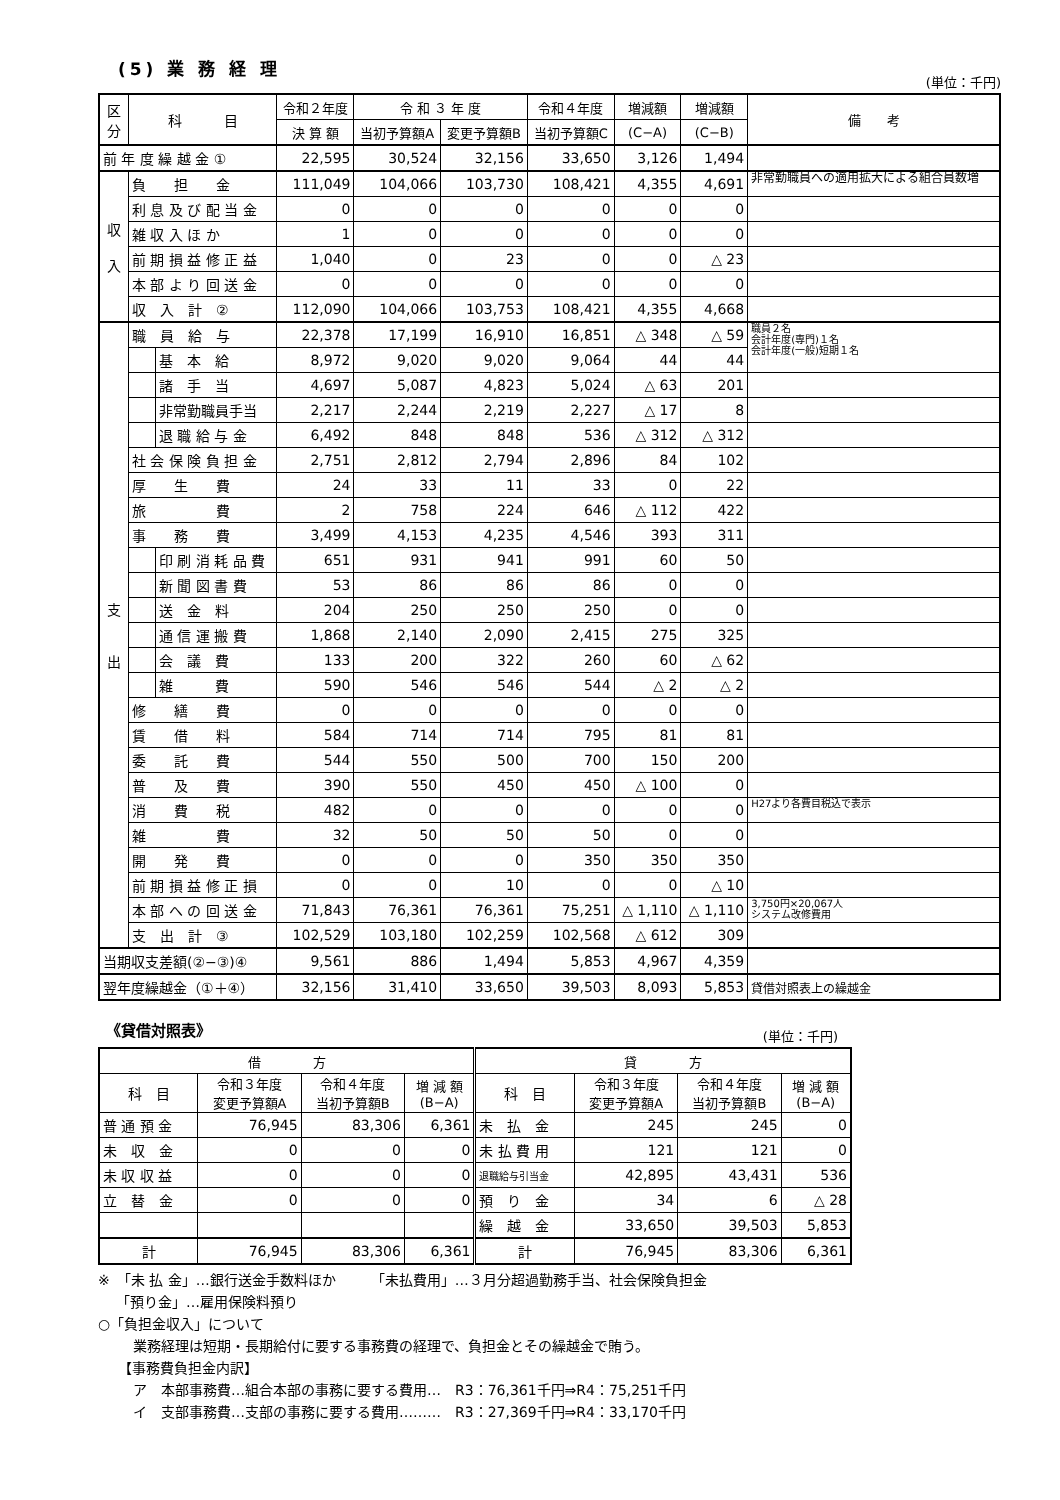(5) 業 務 経 理
(単位：千円)
| 区分 | 科 目 | | 令和２年度 | 令 和 ３ 年 度 | | 令和４年度 | 増減額 | 増減額 | 備 考 |
| --- | --- | --- | --- | --- | --- | --- | --- | --- | --- |
| | | | 決 算 額 | 当初予算額A | 変更予算額B | 当初予算額C | (C−A) | (C−B) | |
| 前 年 度 繰 越 金 ① | | | 22,595 | 30,524 | 32,156 | 33,650 | 3,126 | 1,494 | |
| 収 入 | 負 担 金 | | 111,049 | 104,066 | 103,730 | 108,421 | 4,355 | 4,691 | 非常勤職員への適用拡大による組合員数増 |
| | 利 息 及 び 配 当 金 | | 0 | 0 | 0 | 0 | 0 | 0 | |
| | 雑 収 入 ほ か | | 1 | 0 | 0 | 0 | 0 | 0 | |
| | 前 期 損 益 修 正 益 | | 1,040 | 0 | 23 | 0 | 0 | △ 23 | |
| | 本 部 よ り 回 送 金 | | 0 | 0 | 0 | 0 | 0 | 0 | |
| | 収 入 計 ② | | 112,090 | 104,066 | 103,753 | 108,421 | 4,355 | 4,668 | |
| 支 出 | 職 員 給 与 | | 22,378 | 17,199 | 16,910 | 16,851 | △ 348 | △ 59 | 職員２名 会計年度(専門)１名 会計年度(一般)短期１名 |
| | | 基 本 給 | 8,972 | 9,020 | 9,020 | 9,064 | 44 | 44 | |
| | | 諸 手 当 | 4,697 | 5,087 | 4,823 | 5,024 | △ 63 | 201 | |
| | | 非常勤職員手当 | 2,217 | 2,244 | 2,219 | 2,227 | △ 17 | 8 | |
| | | 退 職 給 与 金 | 6,492 | 848 | 848 | 536 | △ 312 | △ 312 | |
| | 社 会 保 険 負 担 金 | | 2,751 | 2,812 | 2,794 | 2,896 | 84 | 102 | |
| | 厚 生 費 | | 24 | 33 | 11 | 33 | 0 | 22 | |
| | 旅 費 | | 2 | 758 | 224 | 646 | △ 112 | 422 | |
| | 事 務 費 | | 3,499 | 4,153 | 4,235 | 4,546 | 393 | 311 | |
| | | 印 刷 消 耗 品 費 | 651 | 931 | 941 | 991 | 60 | 50 | |
| | | 新 聞 図 書 費 | 53 | 86 | 86 | 86 | 0 | 0 | |
| | | 送 金 料 | 204 | 250 | 250 | 250 | 0 | 0 | |
| | | 通 信 運 搬 費 | 1,868 | 2,140 | 2,090 | 2,415 | 275 | 325 | |
| | | 会 議 費 | 133 | 200 | 322 | 260 | 60 | △ 62 | |
| | | 雑 費 | 590 | 546 | 546 | 544 | △ 2 | △ 2 | |
| | 修 繕 費 | | 0 | 0 | 0 | 0 | 0 | 0 | |
| | 賃 借 料 | | 584 | 714 | 714 | 795 | 81 | 81 | |
| | 委 託 費 | | 544 | 550 | 500 | 700 | 150 | 200 | |
| | 普 及 費 | | 390 | 550 | 450 | 450 | △ 100 | 0 | |
| | 消 費 税 | | 482 | 0 | 0 | 0 | 0 | 0 | H27より各費目税込で表示 |
| | 雑 費 | | 32 | 50 | 50 | 50 | 0 | 0 | |
| | 開 発 費 | | 0 | 0 | 0 | 350 | 350 | 350 | |
| | 前 期 損 益 修 正 損 | | 0 | 0 | 10 | 0 | 0 | △ 10 | |
| | 本 部 へ の 回 送 金 | | 71,843 | 76,361 | 76,361 | 75,251 | △ 1,110 | △ 1,110 | 3,750円×20,067人 システム改修費用 |
| | 支 出 計 ③ | | 102,529 | 103,180 | 102,259 | 102,568 | △ 612 | 309 | |
| 当期収支差額(②−③)④ | | | 9,561 | 886 | 1,494 | 5,853 | 4,967 | 4,359 | |
| 翌年度繰越金（①＋④） | | | 32,156 | 31,410 | 33,650 | 39,503 | 8,093 | 5,853 | 貸借対照表上の繰越金 |
《貸借対照表》
(単位：千円)
| 借 方 | | | | 貸 方 | | | |
| --- | --- | --- | --- | --- | --- | --- | --- |
| 科 目 | 令和３年度 変更予算額A | 令和４年度 当初予算額B | 増 減 額 (B−A) | 科 目 | 令和３年度 変更予算額A | 令和４年度 当初予算額B | 増 減 額 (B−A) |
| 普 通 預 金 | 76,945 | 83,306 | 6,361 | 未 払 金 | 245 | 245 | 0 |
| 未 収 金 | 0 | 0 | 0 | 未 払 費 用 | 121 | 121 | 0 |
| 未 収 収 益 | 0 | 0 | 0 | 退職給与引当金 | 42,895 | 43,431 | 536 |
| 立 替 金 | 0 | 0 | 0 | 預 り 金 | 34 | 6 | △ 28 |
| | | | | 繰 越 金 | 33,650 | 39,503 | 5,853 |
| 計 | 76,945 | 83,306 | 6,361 | 計 | 76,945 | 83,306 | 6,361 |
※　「未 払 金」…銀行送金手数料ほか　　　「未払費用」…３月分超過勤務手当、社会保険負担金
「預り金」…雇用保険料預り
○「負担金収入」について
業務経理は短期・長期給付に要する事務費の経理で、負担金とその繰越金で賄う。
【事務費負担金内訳】
ア　本部事務費…組合本部の事務に要する費用…　R3：76,361千円⇒R4：75,251千円
イ　支部事務費…支部の事務に要する費用………　R3：27,369千円⇒R4：33,170千円